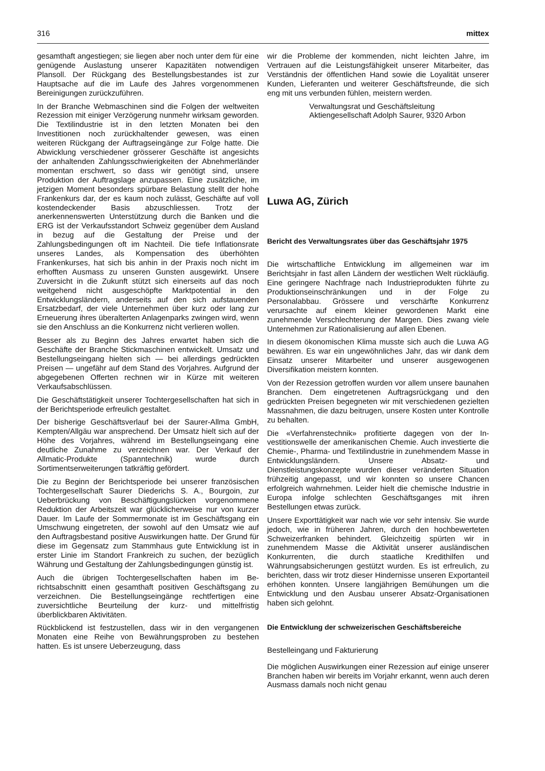316 mittex
gesamthaft angestiegen; sie liegen aber noch unter dem für eine genügende Auslastung unserer Kapazitäten notwendigen Plansoll. Der Rückgang des Bestellungs­bestandes ist zur Hauptsache auf die im Laufe des Jahres vorgenommenen Bereinigungen zurückzuführen.
In der Branche Webmaschinen sind die Folgen der welt­weiten Rezession mit einiger Verzögerung nunmehr wirk­sam geworden. Die Textilindustrie ist in den letzten Monaten bei den Investitionen noch zurückhaltender gewesen, was einen weiteren Rückgang der Auftrags­eingänge zur Folge hatte. Die Abwicklung verschiedener grösserer Geschäfte ist angesichts der anhaltenden Zahlungsschwierigkeiten der Abnehmerländer momentan erschwert, so dass wir genötigt sind, unsere Produktion der Auftragslage anzupassen. Eine zusätzliche, im jetzi­gen Moment besonders spürbare Belastung stellt der hohe Frankenkurs dar, der es kaum noch zulässt, Geschäfte auf voll kostendeckender Basis abzuschliessen. Trotz der anerkennenswerten Unterstützung durch die Banken und die ERG ist der Verkaufsstandort Schweiz gegenüber dem Ausland in bezug auf die Gestaltung der Preise und der Zahlungsbedingungen oft im Nachteil. Die tiefe Inflationsrate unseres Landes, als Kompen­sation des überhöhten Frankenkurses, hat sich bis anhin in der Praxis noch nicht im erhofften Ausmass zu un­seren Gunsten ausgewirkt. Unsere Zuversicht in die Zukunft stützt sich einerseits auf das noch weitgehend nicht ausgeschöpfte Marktpotential in den Entwicklungs­ländern, anderseits auf den sich aufstauenden Ersatz­bedarf, der viele Unternehmen über kurz oder lang zur Erneuerung ihres überalterten Anlagenparks zwingen wird, wenn sie den Anschluss an die Konkurrenz nicht verlieren wollen.
Besser als zu Beginn des Jahres erwartet haben sich die Geschäfte der Branche Stickmaschinen entwickelt. Umsatz und Bestellungseingang hielten sich — bei aller­dings gedrückten Preisen — ungefähr auf dem Stand des Vorjahres. Aufgrund der abgegebenen Offerten rechnen wir in Kürze mit weiteren Verkaufsabschlüssen.
Die Geschäftstätigkeit unserer Tochtergesellschaften hat sich in der Berichtsperiode erfreulich gestaltet.
Der bisherige Geschäftsverlauf bei der Saurer-Allma GmbH, Kempten/Allgäu war ansprechend. Der Umsatz hielt sich auf der Höhe des Vorjahres, während im Bestellungseingang eine deutliche Zunahme zu ver­zeichnen war. Der Verkauf der Allmatic-Produkte (Spann­technik) wurde durch Sortimentserweiterungen tatkräftig gefördert.
Die zu Beginn der Berichtsperiode bei unserer fran­zösischen Tochtergesellschaft Saurer Diederichs S. A., Bourgoin, zur Ueberbrückung von Beschäftigungslücken vorgenommene Reduktion der Arbeitszeit war glücklicher­weise nur von kurzer Dauer. Im Laufe der Sommer­monate ist im Geschäftsgang ein Umschwung ein­getreten, der sowohl auf den Umsatz wie auf den Auf­tragsbestand positive Auswirkungen hatte. Der Grund für diese im Gegensatz zum Stammhaus gute Ent­wicklung ist in erster Linie im Standort Frankreich zu suchen, der bezüglich Währung und Gestaltung der Zahlungsbedingungen günstig ist.
Auch die übrigen Tochtergesellschaften haben im Be­richtsabschnitt einen gesamthaft positiven Geschäfts­gang zu verzeichnen. Die Bestellungseingänge recht­fertigen eine zuversichtliche Beurteilung der kurz- und mittelfristig überblickbaren Aktivitäten.
Rückblickend ist festzustellen, dass wir in den ver­gangenen Monaten eine Reihe von Bewährungsproben zu bestehen hatten. Es ist unsere Ueberzeugung, dass
wir die Probleme der kommenden, nicht leichten Jahre, im Vertrauen auf die Leistungsfähigkeit unserer Mit­arbeiter, das Verständnis der öffentlichen Hand sowie die Loyalität unserer Kunden, Lieferanten und weiterer Geschäftsfreunde, die sich eng mit uns verbunden fühlen, meistern werden.
Verwaltungsrat und Geschäftsleitung
Aktiengesellschaft Adolph Saurer, 9320 Arbon
Luwa AG, Zürich
Bericht des Verwaltungsrates über das Geschäftsjahr 1975
Die wirtschaftliche Entwicklung im allgemeinen war im Berichtsjahr in fast allen Ländern der westlichen Welt rückläufig. Eine geringere Nachfrage nach Industrie­produkten führte zu Produktionseinschränkungen und in der Folge zu Personalabbau. Grössere und verschärfte Konkurrenz verursachte auf einem kleiner gewordenen Markt eine zunehmende Verschlechterung der Margen. Dies zwang viele Unternehmen zur Rationalisierung auf allen Ebenen.
In diesem ökonomischen Klima musste sich auch die Luwa AG bewähren. Es war ein ungewöhnliches Jahr, das wir dank dem Einsatz unserer Mitarbeiter und un­serer ausgewogenen Diversifikation meistern konnten.
Von der Rezession getroffen wurden vor allem unsere baunahen Branchen. Dem eingetretenen Auftragsrück­gang und den gedrückten Preisen begegneten wir mit verschiedenen gezielten Massnahmen, die dazu bei­trugen, unsere Kosten unter Kontrolle zu behalten.
Die «Verfahrenstechnik» profitierte dagegen von der In­vestitionswelle der amerikanischen Chemie. Auch in­vestierte die Chemie-, Pharma- und Textilindustrie in zunehmendem Masse in Entwicklungsländern. Unsere Absatz- und Dienstleistungskonzepte wurden dieser ver­änderten Situation frühzeitig angepasst, und wir konnten so unsere Chancen erfolgreich wahrnehmen. Leider hielt die chemische Industrie in Europa infolge schlechten Geschäftsganges mit ihren Bestellungen etwas zurück.
Unsere Exporttätigkeit war nach wie vor sehr intensiv. Sie wurde jedoch, wie in früheren Jahren, durch den hochbewerteten Schweizerfranken behindert. Gleichzeitig spürten wir in zunehmendem Masse die Aktivität unserer ausländischen Konkurrenten, die durch staatliche Kredit­hilfen und Währungsabsicherungen gestützt wurden. Es ist erfreulich, zu berichten, dass wir trotz dieser Hinder­nisse unseren Exportanteil erhöhen konnten. Unsere lang­jährigen Bemühungen um die Entwicklung und den Ausbau unserer Absatz-Organisationen haben sich gelohnt.
Die Entwicklung der schweizerischen Geschäftsbereiche
Bestelleingang und Fakturierung
Die möglichen Auswirkungen einer Rezession auf einige unserer Branchen haben wir bereits im Vorjahr erkannt, wenn auch deren Ausmass damals noch nicht genau